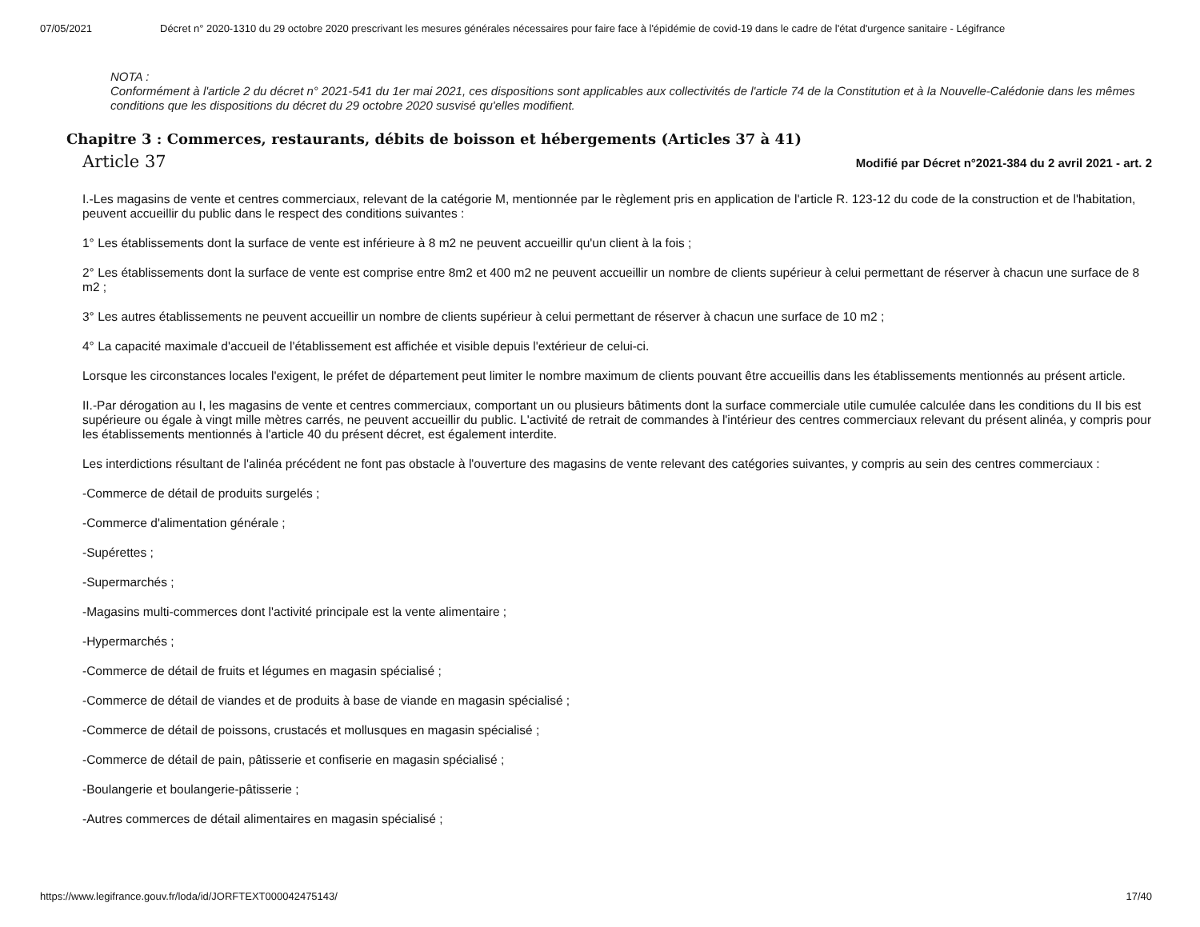07/05/2021 Décret n° 2020-1310 du 29 octobre 2020 prescrivant les mesures générales nécessaires pour faire face à l'épidémie de covid-19 dans le cadre de l'état d'urgence sanitaire - Légifrance
NOTA :
Conformément à l'article 2 du décret n° 2021-541 du 1er mai 2021, ces dispositions sont applicables aux collectivités de l'article 74 de la Constitution et à la Nouvelle-Calédonie dans les mêmes conditions que les dispositions du décret du 29 octobre 2020 susvisé qu'elles modifient.
Chapitre 3 : Commerces, restaurants, débits de boisson et hébergements (Articles 37 à 41)
Article 37 Modifié par Décret n°2021-384 du 2 avril 2021 - art. 2
I.-Les magasins de vente et centres commerciaux, relevant de la catégorie M, mentionnée par le règlement pris en application de l'article R. 123-12 du code de la construction et de l'habitation, peuvent accueillir du public dans le respect des conditions suivantes :
1° Les établissements dont la surface de vente est inférieure à 8 m2 ne peuvent accueillir qu'un client à la fois ;
2° Les établissements dont la surface de vente est comprise entre 8m2 et 400 m2 ne peuvent accueillir un nombre de clients supérieur à celui permettant de réserver à chacun une surface de 8 m2 ;
3° Les autres établissements ne peuvent accueillir un nombre de clients supérieur à celui permettant de réserver à chacun une surface de 10 m2 ;
4° La capacité maximale d'accueil de l'établissement est affichée et visible depuis l'extérieur de celui-ci.
Lorsque les circonstances locales l'exigent, le préfet de département peut limiter le nombre maximum de clients pouvant être accueillis dans les établissements mentionnés au présent article.
II.-Par dérogation au I, les magasins de vente et centres commerciaux, comportant un ou plusieurs bâtiments dont la surface commerciale utile cumulée calculée dans les conditions du II bis est supérieure ou égale à vingt mille mètres carrés, ne peuvent accueillir du public. L'activité de retrait de commandes à l'intérieur des centres commerciaux relevant du présent alinéa, y compris pour les établissements mentionnés à l'article 40 du présent décret, est également interdite.
Les interdictions résultant de l'alinéa précédent ne font pas obstacle à l'ouverture des magasins de vente relevant des catégories suivantes, y compris au sein des centres commerciaux :
-Commerce de détail de produits surgelés ;
-Commerce d'alimentation générale ;
-Supérettes ;
-Supermarchés ;
-Magasins multi-commerces dont l'activité principale est la vente alimentaire ;
-Hypermarchés ;
-Commerce de détail de fruits et légumes en magasin spécialisé ;
-Commerce de détail de viandes et de produits à base de viande en magasin spécialisé ;
-Commerce de détail de poissons, crustacés et mollusques en magasin spécialisé ;
-Commerce de détail de pain, pâtisserie et confiserie en magasin spécialisé ;
-Boulangerie et boulangerie-pâtisserie ;
-Autres commerces de détail alimentaires en magasin spécialisé ;
https://www.legifrance.gouv.fr/loda/id/JORFTEXT000042475143/ 17/40